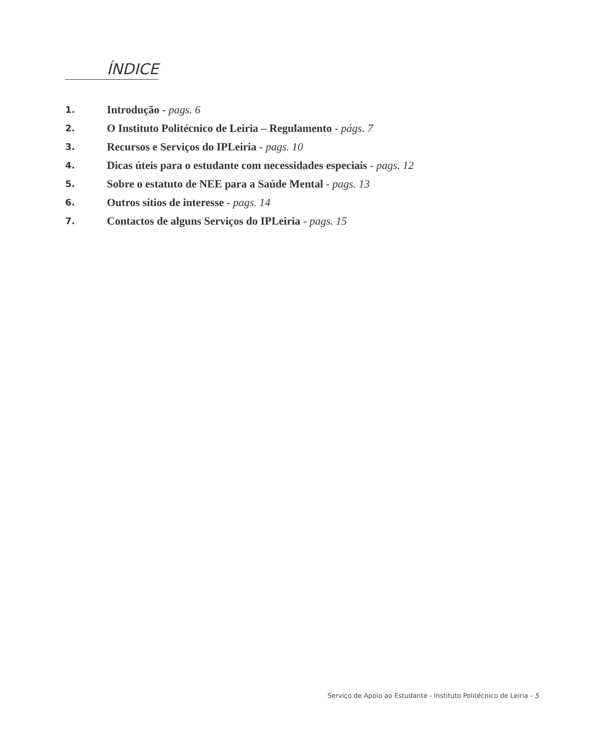ÍNDICE
1. Introdução - pags. 6
2. O Instituto Politécnico de Leiria – Regulamento - págs. 7
3. Recursos e Serviços do IPLeiria - pags. 10
4. Dicas úteis para o estudante com necessidades especiais - pags. 12
5. Sobre o estatuto de NEE para a Saúde Mental - pags. 13
6. Outros sítios de interesse - pags. 14
7. Contactos de alguns Serviços do IPLeiria - pags. 15
Serviço de Apoio ao Estudante - Instituto Politécnico de Leiria - 5